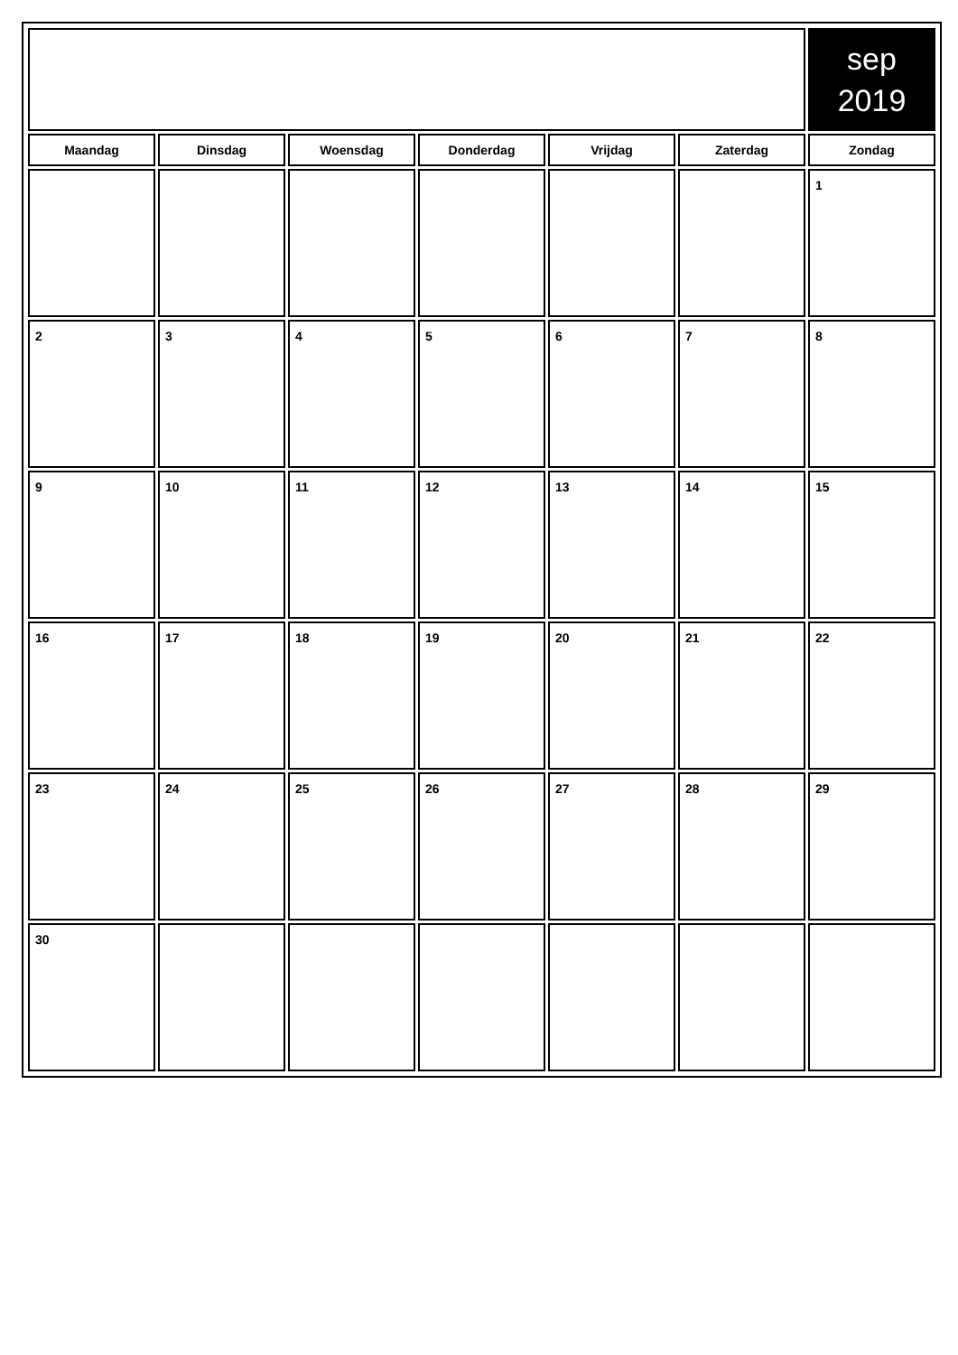| | | | | | | sep 2019 |
| Maandag | Dinsdag | Woensdag | Donderdag | Vrijdag | Zaterdag | Zondag |
| | | | | | | 1 |
| 2 | 3 | 4 | 5 | 6 | 7 | 8 |
| 9 | 10 | 11 | 12 | 13 | 14 | 15 |
| 16 | 17 | 18 | 19 | 20 | 21 | 22 |
| 23 | 24 | 25 | 26 | 27 | 28 | 29 |
| 30 | | | | | | |